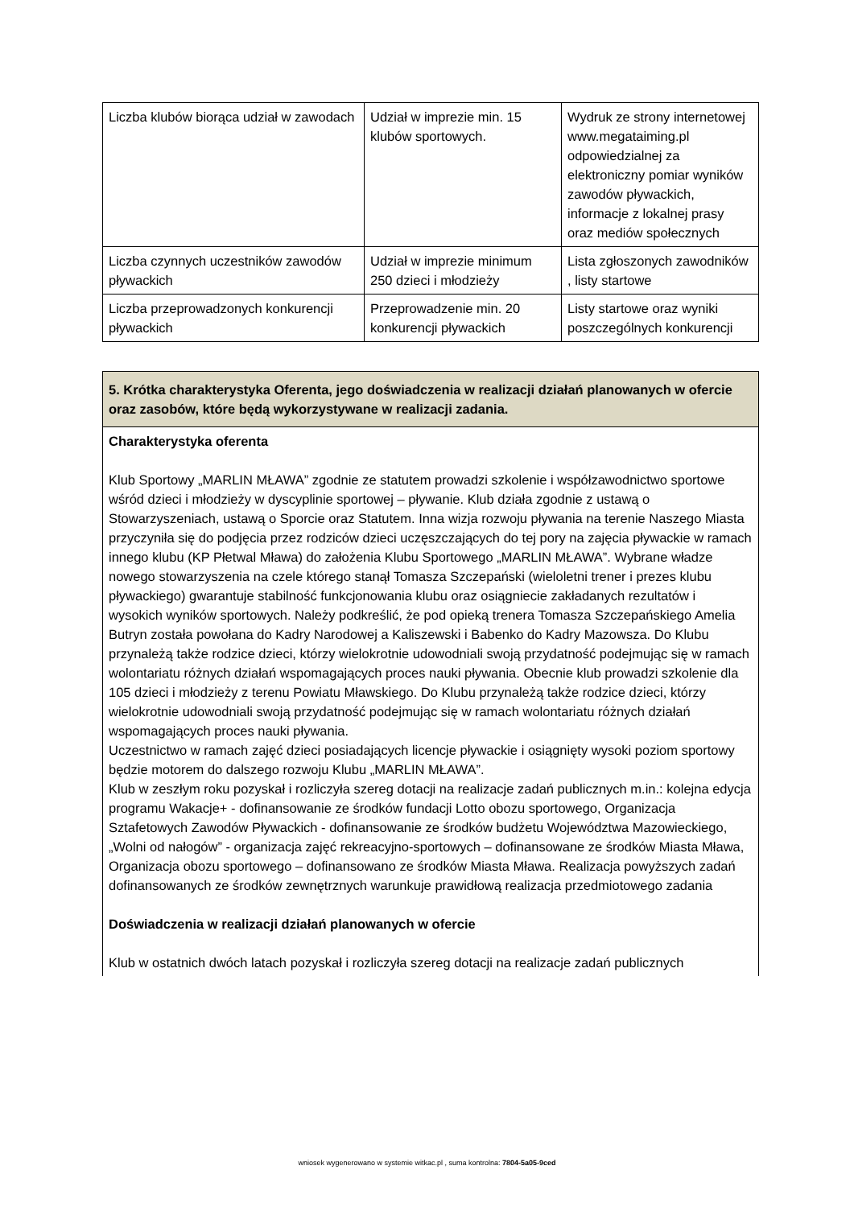| Liczba klubów biorąca udział w zawodach | Udział w imprezie min. 15 klubów sportowych. | Wydruk ze strony internetowej www.megataiming.pl odpowiedzialnej za elektroniczny pomiar wyników zawodów pływackich, informacje z lokalnej prasy oraz mediów społecznych |
| Liczba czynnych uczestników zawodów pływackich | Udział w imprezie minimum 250 dzieci i młodzieży | Lista zgłoszonych zawodników , listy startowe |
| Liczba przeprowadzonych konkurencji pływackich | Przeprowadzenie min. 20 konkurencji pływackich | Listy startowe oraz wyniki poszczególnych konkurencji |
| 5. Krótka charakterystyka Oferenta, jego doświadczenia w realizacji działań planowanych w ofercie oraz zasobów, które będą wykorzystywane w realizacji zadania. |
| Charakterystyka oferenta Klub Sportowy „MARLIN MŁAWA” zgodnie ze statutem prowadzi szkolenie i współzawodnictwo sportowe wśród dzieci i młodzieży w dyscyplinie sportowej – pływanie. Klub działa zgodnie z ustawą o Stowarzyszeniach, ustawą o Sporcie oraz Statutem. Inna wizja rozwoju pływania na terenie Naszego Miasta przyczyniła się do podjęcia przez rodziców dzieci uczęszczających do tej pory na zajęcia pływackie w ramach innego klubu (KP Płetwal Mława) do założenia Klubu Sportowego „MARLIN MŁAWA”. Wybrane władze nowego stowarzyszenia na czele którego stanął Tomasza Szczepański (wieloletni trener i prezes klubu pływackiego) gwarantuje stabilność funkcjonowania klubu oraz osiągniecie zakładanych rezultatów i wysokich wyników sportowych. Należy podkreślić, że pod opieką trenera Tomasza Szczepańskiego Amelia Butryn została powołana do Kadry Narodowej a Kaliszewski i Babenko do Kadry Mazowsza. Do Klubu przynależą także rodzice dzieci, którzy wielokrotnie udowodniali swoją przydatność podejmując się w ramach wolontariatu różnych działań wspomagających proces nauki pływania. Obecnie klub prowadzi szkolenie dla 105 dzieci i młodzieży z terenu Powiatu Mławskiego. Do Klubu przynależą także rodzice dzieci, którzy wielokrotnie udowodniali swoją przydatność podejmując się w ramach wolontariatu różnych działań wspomagających proces nauki pływania. Uczestnictwo w ramach zajęć dzieci posiadających licencje pływackie i osiągnięty wysoki poziom sportowy będzie motorem do dalszego rozwoju Klubu „MARLIN MŁAWA”. Klub w zeszłym roku pozyskał i rozliczyła szereg dotacji na realizacje zadań publicznych m.in.: kolejna edycja programu Wakacje+ - dofinansowanie ze środków fundacji Lotto obozu sportowego, Organizacja Sztafetowych Zawodów Pływackich - dofinansowanie ze środków budżetu Województwa Mazowieckiego, „Wolni od nałogów” - organizacja zajęć rekreacyjno-sportowych – dofinansowane ze środków Miasta Mława, Organizacja obozu sportowego – dofinansowano ze środków Miasta Mława. Realizacja powyższych zadań dofinansowanych ze środków zewnętrznych warunkuje prawidłową realizacja przedmiotowego zadania Doświadczenia w realizacji działań planowanych w ofercie Klub w ostatnich dwóch latach pozyskał i rozliczyła szereg dotacji na realizacje zadań publicznych |
wniosek wygenerowano w systemie witkac.pl , suma kontrolna: 7804-5a05-9ced